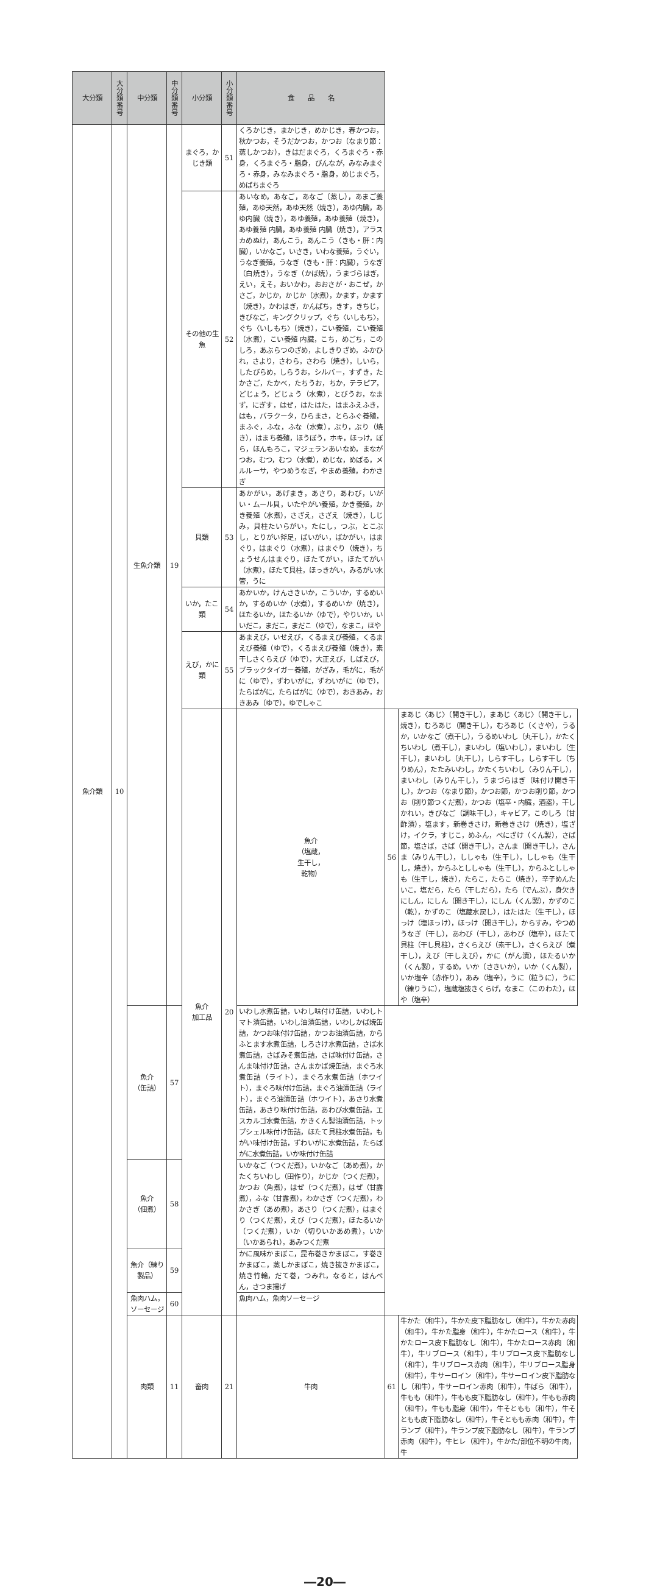| 大分類 | 大分類番号 | 中分類 | 中分類番号 | 小分類 | 小分類番号 | 食 品 名 | | |
| --- | --- | --- | --- | --- | --- | --- | --- | --- |
| 魚介類 | 10 | 生魚介類 | 19 | まぐろ，かじき類 | 51 | くろかじき，まかじき，めかじき，春かつお，秋かつお，そうだかつお，かつお（なまり節：蒸しかつお），きはだまぐろ，くろまぐろ・赤身，くろまぐろ・脂身，びんなが，みなみまぐろ・赤身，みなみまぐろ・脂身，めじまぐろ，めばちまぐろ | | |
| | | | | その他の生魚 | 52 | あいなめ，あなご，あなご（蒸し），あまご養殖，あゆ天然，あゆ天然（焼き），あゆ内臓，あゆ内臓（焼き），あゆ養殖，あゆ養殖（焼き），あゆ養殖 内臓，あゆ養殖 内臓（焼き），アラスカめぬけ，あんこう，あんこう（きも・肝：内臓），いかなご，いさき，いわな養殖，うぐい，うなぎ養殖，うなぎ（きも・肝：内臓），うなぎ（白焼き），うなぎ（かば焼），うまづらはぎ，えい，えそ，おいかわ，おおさが・おこぜ，かさご，かじか，かじか（水煮），かます，かます（焼き），かわはぎ，かんぱち，きす，きちじ，きびなご，キングクリップ，ぐち〈いしもち〉，ぐち〈いしもち〉（焼き），こい養殖，こい養殖（水煮），こい養殖 内臓，こち，めごち，このしろ，あぶらつのざめ，よしきりざめ，ふかひれ，さより，さわら，さわら（焼き），しいら，したびらめ，しらうお，シルバー，すずき，たかさご，たかべ，たちうお，ちか，テラピア，どじょう，どじょう（水煮），とびうお，なまず，にぎす，はぜ，はたはた，はまふえふき，はも，バラクータ，ひらまさ，とらふぐ養殖，まふぐ，ふな，ふな（水煮），ぶり，ぶり（焼き），はまち養殖，ほうぼう，ホキ，ほっけ，ぼら，ほんもろこ，マジェランあいなめ，まながつお，むつ，むつ（水煮），めじな，めばる，メルルーサ，やつめうなぎ，やまめ養殖，わかさぎ | | |
| | | | | 貝類 | 53 | あかがい，あげまき，あさり，あわび，いがい・ムール貝，いたやがい養殖，かき養殖，かき養殖（水煮），さざえ，さざえ（焼き），しじみ，貝柱たいらがい，たにし，つぶ，とこぶし，とりがい斧足，ばいがい，ばかがい，はまぐり，はまぐり（水煮），はまぐり（焼き），ちょうせんはまぐり，ほたてがい，ほたてがい（水煮），ほたて貝柱，ほっきがい，みるがい水管，うに | | |
| | | | | いか，たこ類 | 54 | あかいか，けんさきいか，こういか，するめいか，するめいか（水煮），するめいか（焼き），ほたるいか，ほたるいか（ゆで），やりいか，いいだこ，まだこ，まだこ（ゆで），なまこ，ほや | | |
| | | | | えび，かに類 | 55 | あまえび，いせえび，くるまえび養殖，くるまえび養殖（ゆで），くるまえび養殖（焼き），素干しさくらえび（ゆで），大正えび，しばえび，ブラックタイガー養殖，がざみ，毛がに，毛がに（ゆで），ずわいがに，ずわいがに（ゆで），たらばがに，たらばがに（ゆで），おきあみ，おきあみ（ゆで），ゆでしゃこ | | |
| | | | | 魚介 加工品 | 20 | 魚介 （塩蔵， 生干し， 乾物） | 56 | まあじ〈あじ〉（開き干し），まあじ〈あじ〉（開き干し，焼き），むろあじ（開き干し），むろあじ（くさや），うるか，いかなご（煮干し），うるめいわし（丸干し），かたくちいわし（煮干し），まいわし（塩いわし），まいわし（生干し），まいわし（丸干し），しらす干し，しらす干し（ちりめん），たたみいわし，かたくちいわし（みりん干し），まいわし（みりん干し），うまづらはぎ（味付け開き干し），かつお（なまり節），かつお節，かつお削り節，かつお（削り節つくだ煮），かつお（塩辛・内臓，酒盗），干しかれい，きびなご（調味干し），キャビア，このしろ（甘酢漬），塩ます，新巻きさけ，新巻きさけ（焼き），塩ざけ，イクラ，すじこ，めふん，べにざけ（くん製），さば節，塩さば，さば（開き干し），さんま（開き干し），さんま（みりん干し），ししゃも（生干し），ししゃも（生干し，焼き），からふとししゃも（生干し），からふとししゃも（生干し，焼き），たらこ，たらこ（焼き），辛子めんたいこ，塩だら，たら（干しだら），たら（でんぶ），身欠きにしん，にしん（開き干し），にしん（くん製），かずのこ（乾），かずのこ（塩蔵水戻し），はたはた（生干し），ほっけ（塩ほっけ），ほっけ（開き干し），からすみ，やつめうなぎ（干し），あわび（干し），あわび（塩辛），ほたて貝柱（干し貝柱），さくらえび（素干し），さくらえび（煮干し），えび（干しえび），かに（がん漬），ほたるいか（くん製），するめ，いか（さきいか），いか（くん製），いか塩辛（赤作り），あみ（塩辛），うに（粒うに），うに（練りうに），塩蔵塩抜きくらげ，なまこ（このわた），ほや（塩辛） |
| | | 魚介 （缶詰） | 57 | | | いわし水煮缶詰，いわし味付け缶詰，いわしトマト漬缶詰，いわし油漬缶詰，いわしかば焼缶詰，かつお味付け缶詰，かつお油漬缶詰，からふとます水煮缶詰，しろさけ水煮缶詰，さば水煮缶詰，さばみそ煮缶詰，さば味付け缶詰，さんま味付け缶詰，さんまかば焼缶詰，まぐろ水煮缶詰（ライト），まぐろ水煮缶詰（ホワイト），まぐろ味付け缶詰，まぐろ油漬缶詰（ライト），まぐろ油漬缶詰（ホワイト），あさり水煮缶詰，あさり味付け缶詰，あわび水煮缶詰，エスカルゴ水煮缶詰，かきくん製油漬缶詰，トップシェル味付け缶詰，ほたて貝柱水煮缶詰，もがい味付け缶詰，ずわいがに水煮缶詰，たらばがに水煮缶詰，いか味付け缶詰 | | |
| | | 魚介 （佃煮） | 58 | | | いかなご（つくだ煮），いかなご（あめ煮），かたくちいわし（田作り），かじか（つくだ煮），かつお（角煮），はぜ（つくだ煮），はぜ（甘露煮），ふな（甘露煮），わかさぎ（つくだ煮），わかさぎ（あめ煮），あさり（つくだ煮），はまぐり（つくだ煮），えび（つくだ煮），ほたるいか（つくだ煮），いか（切りいかあめ煮），いか（いかあられ），あみつくだ煮 | | |
| | | 魚介（練り製品） | 59 | | | かに風味かまぼこ，昆布巻きかまぼこ，す巻きかまぼこ，蒸しかまぼこ，焼き抜きかまぼこ，焼き竹輪，だて巻，つみれ，なると，はんぺん，さつま揚げ | | |
| | | 魚肉ハム，ソーセージ | 60 | | | 魚肉ハム，魚肉ソーセージ | | |
| | | 肉類 | 11 | 畜肉 | 21 | 牛肉 | 61 | 牛かた（和牛），牛かた皮下脂肪なし（和牛），牛かた赤肉（和牛），牛かた脂身（和牛），牛かたロース（和牛），牛かたロース皮下脂肪なし（和牛），牛かたロース赤肉（和牛），牛リブロース（和牛），牛リブロース皮下脂肪なし（和牛），牛リブロース赤肉（和牛），牛リブロース脂身（和牛），牛サーロイン（和牛），牛サーロイン皮下脂肪なし（和牛），牛サーロイン赤肉（和牛），牛ばら（和牛），牛もも（和牛），牛もも皮下脂肪なし（和牛），牛もも赤肉（和牛），牛もも脂身（和牛），牛そともも（和牛），牛そともも皮下脂肪なし（和牛），牛そともも赤肉（和牛），牛ランプ（和牛），牛ランプ皮下脂肪なし（和牛），牛ランプ赤肉（和牛），牛ヒレ（和牛），牛かた/部位不明の牛肉，牛 |
―20―